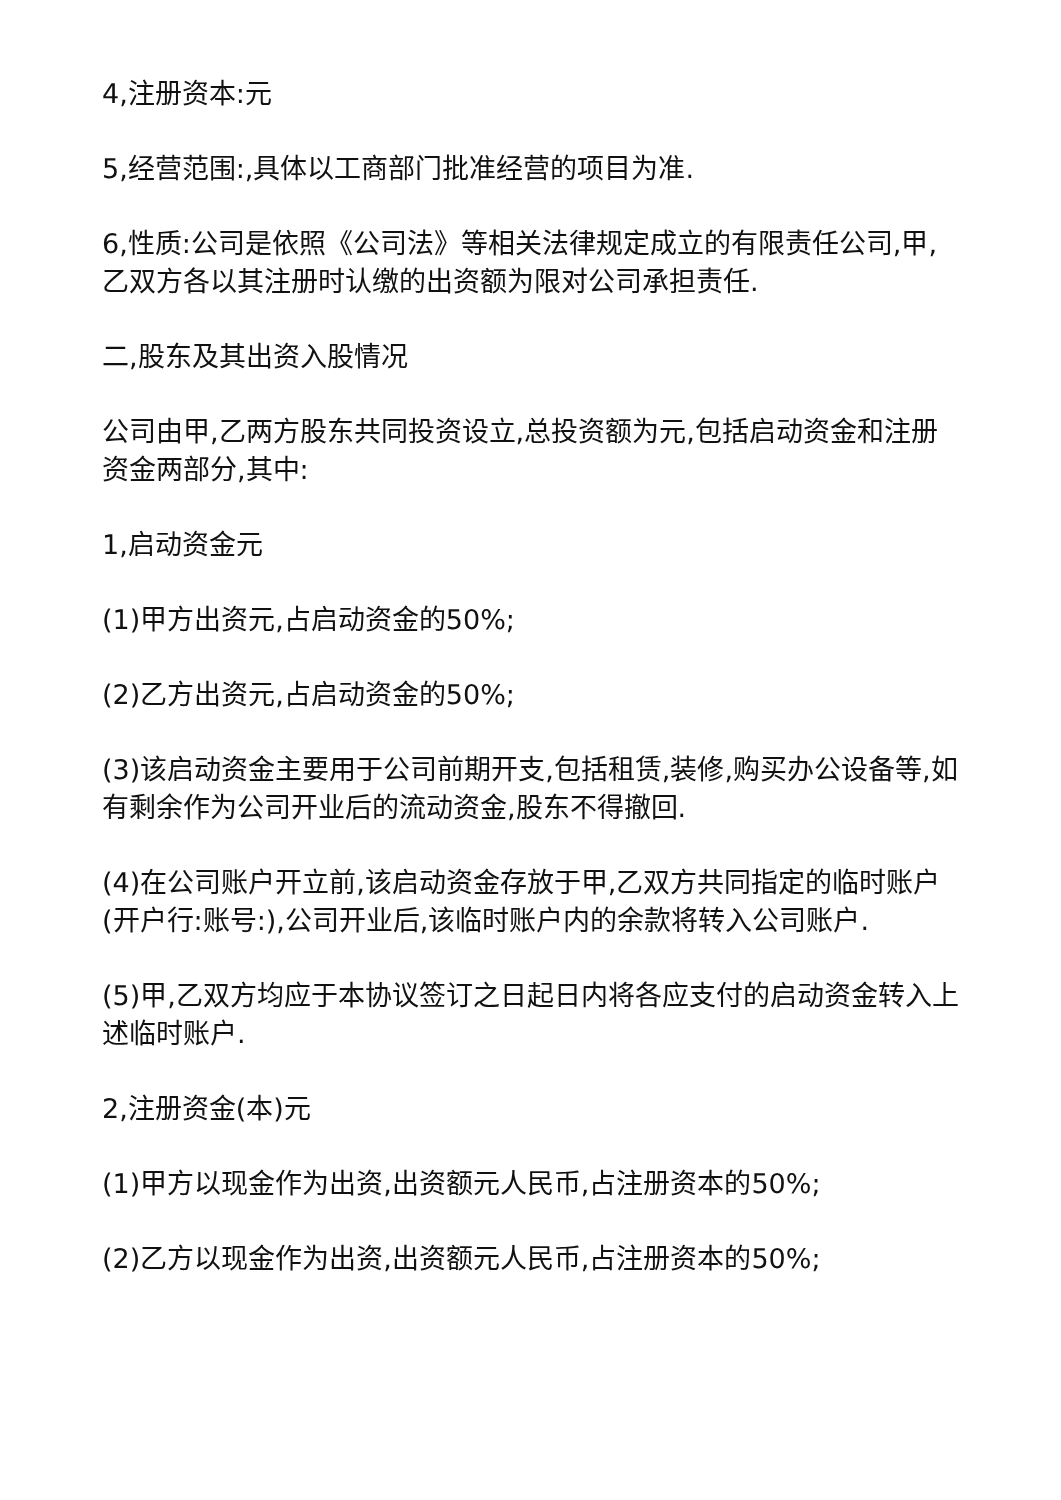4,注册资本:元
5,经营范围:,具体以工商部门批准经营的项目为准.
6,性质:公司是依照《公司法》等相关法律规定成立的有限责任公司,甲,乙双方各以其注册时认缴的出资额为限对公司承担责任.
二,股东及其出资入股情况
公司由甲,乙两方股东共同投资设立,总投资额为元,包括启动资金和注册资金两部分,其中:
1,启动资金元
(1)甲方出资元,占启动资金的50%;
(2)乙方出资元,占启动资金的50%;
(3)该启动资金主要用于公司前期开支,包括租赁,装修,购买办公设备等,如有剩余作为公司开业后的流动资金,股东不得撤回.
(4)在公司账户开立前,该启动资金存放于甲,乙双方共同指定的临时账户(开户行:账号:),公司开业后,该临时账户内的余款将转入公司账户.
(5)甲,乙双方均应于本协议签订之日起日内将各应支付的启动资金转入上述临时账户.
2,注册资金(本)元
(1)甲方以现金作为出资,出资额元人民币,占注册资本的50%;
(2)乙方以现金作为出资,出资额元人民币,占注册资本的50%;